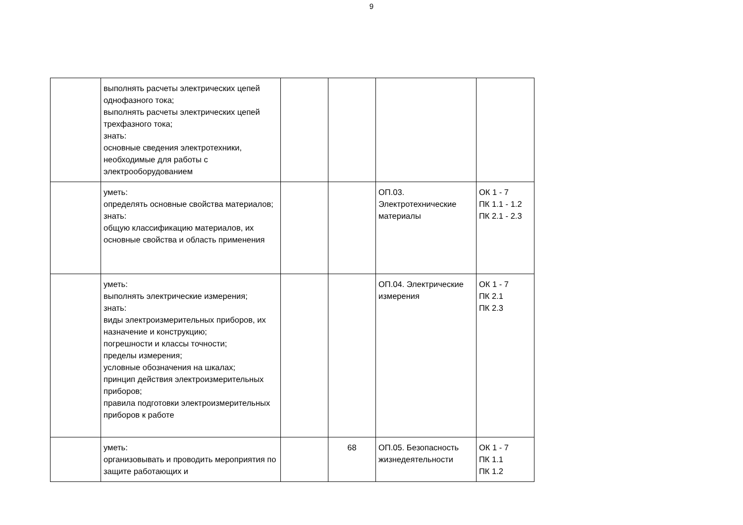9
| | выполнять расчеты электрических цепей однофазного тока; выполнять расчеты электрических цепей трехфазного тока; знать: основные сведения электротехники, необходимые для работы с электрооборудованием | | | | |
| | уметь: определять основные свойства материалов; знать: общую классификацию материалов, их основные свойства и область применения | | | ОП.03. Электротехнические материалы | ОК 1 - 7 ПК 1.1 - 1.2 ПК 2.1 - 2.3 |
| | уметь: выполнять электрические измерения; знать: виды электроизмерительных приборов, их назначение и конструкцию; погрешности и классы точности; пределы измерения; условные обозначения на шкалах; принцип действия электроизмерительных приборов; правила подготовки электроизмерительных приборов к работе | | | ОП.04. Электрические измерения | ОК 1 - 7 ПК 2.1 ПК 2.3 |
| | уметь: организовывать и проводить мероприятия по защите работающих и | | 68 | ОП.05. Безопасность жизнедеятельности | ОК 1 - 7 ПК 1.1 ПК 1.2 |